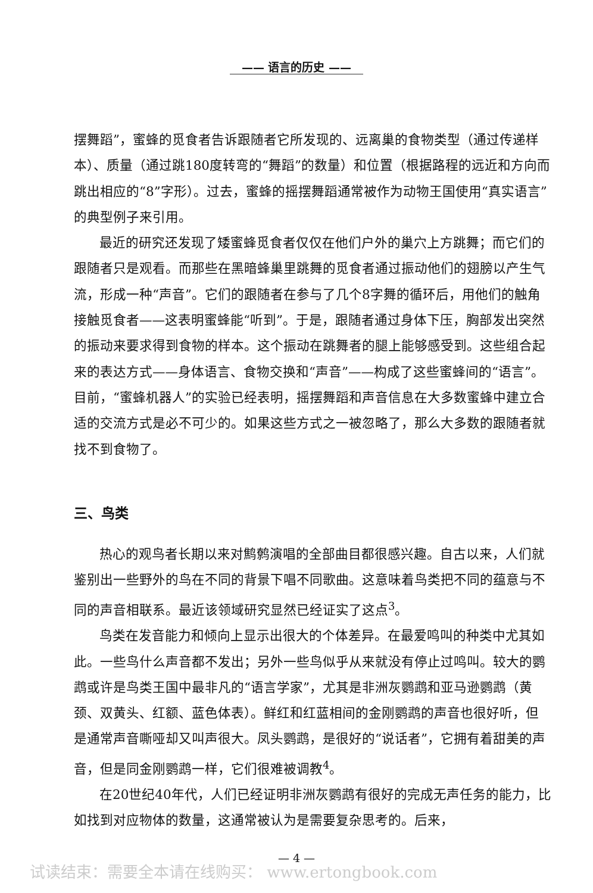—— 语言的历史 ——
摆舞蹈”，蜜蜂的觅食者告诉跟随者它所发现的、远离巢的食物类型（通过传递样本）、质量（通过跳180度转弯的“舞蹈”的数量）和位置（根据路程的远近和方向而跳出相应的“8”字形）。过去，蜜蜂的摇摆舞蹈通常被作为动物王国使用“真实语言”的典型例子来引用。
最近的研究还发现了矮蜜蜂觅食者仅仅在他们户外的巢穴上方跳舞；而它们的跟随者只是观看。而那些在黑暗蜂巢里跳舞的觅食者通过振动他们的翅膀以产生气流，形成一种“声音”。它们的跟随者在参与了几个8字舞的循环后，用他们的触角接触觅食者——这表明蜜蜂能“听到”。于是，跟随者通过身体下压，胸部发出突然的振动来要求得到食物的样本。这个振动在跳舞者的腿上能够感受到。这些组合起来的表达方式——身体语言、食物交换和“声音”——构成了这些蜜蜂间的“语言”。目前，“蜜蜂机器人”的实验已经表明，摇摆舞蹈和声音信息在大多数蜜蜂中建立合适的交流方式是必不可少的。如果这些方式之一被忽略了，那么大多数的跟随者就找不到食物了。
三、鸟类
热心的观鸟者长期以来对鹪鹩演唱的全部曲目都很感兴趣。自古以来，人们就鉴别出一些野外的鸟在不同的背景下唱不同歌曲。这意味着鸟类把不同的蕴意与不同的声音相联系。最近该领域研究显然已经证实了这点<sup>3</sup>。
鸟类在发音能力和倾向上显示出很大的个体差异。在最爱鸣叫的种类中尤其如此。一些鸟什么声音都不发出；另外一些鸟似乎从来就没有停止过鸣叫。较大的鹦鹉或许是鸟类王国中最非凡的“语言学家”，尤其是非洲灰鹦鹉和亚马逊鹦鹉（黄颈、双黄头、红额、蓝色体表）。鲜红和红蓝相间的金刚鹦鹉的声音也很好听，但是通常声音嘶哑却又叫声很大。凤头鹦鹉，是很好的“说话者”，它拥有着甜美的声音，但是同金刚鹦鹉一样，它们很难被调教<sup>4</sup>。
在20世纪40年代，人们已经证明非洲灰鹦鹉有很好的完成无声任务的能力，比如找到对应物体的数量，这通常被认为是需要复杂思考的。后来，
— 4 —
试读结束：需要全本请在线购买： www.ertongbook.com